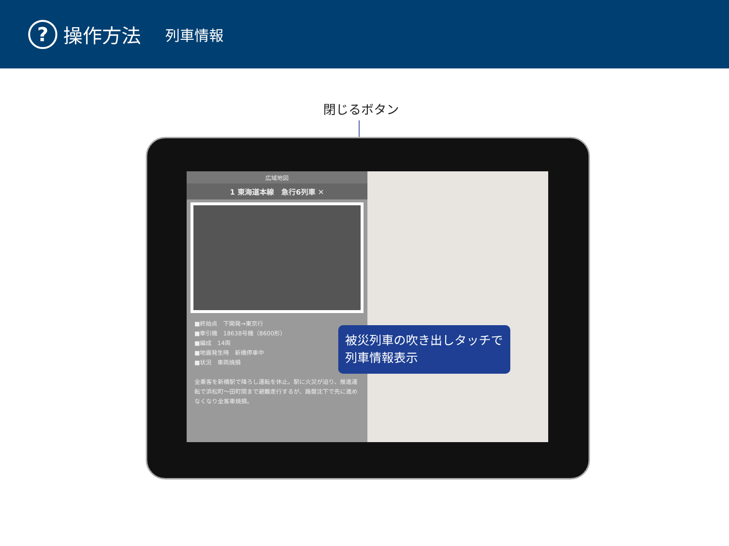?
操作方法
列車情報
閉じるボタン
広域地図
1 東海道本線　急行6列車 ✕
■終始点　下関発→東京行
■牽引機　18638号機（8600形）
■編成　14両
■地震発生時　新橋停車中
■状況　車両焼損
全乗客を新橋駅で降ろし運転を休止。駅に火災が迫り、推進運転で浜松町〜田町間まで避難走行するが、路盤沈下で先に進めなくなり全客車焼損。
被災列車の吹き出しタッチで列車情報表示